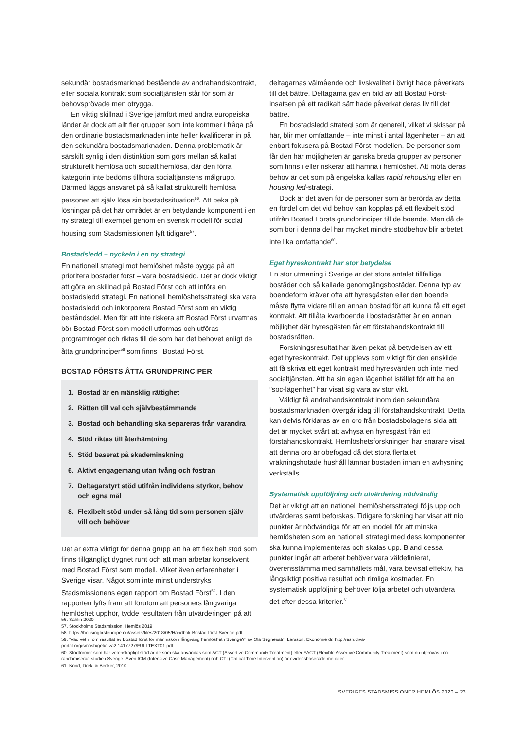sekundär bostadsmarknad bestående av andrahandskontrakt, eller sociala kontrakt som socialtjänsten står för som är behovsprövade men otrygga.
En viktig skillnad i Sverige jämfört med andra europeiska länder är dock att allt fler grupper som inte kommer i fråga på den ordinarie bostadsmarknaden inte heller kvalificerar in på den sekundära bostadsmarknaden. Denna problematik är särskilt synlig i den distinktion som görs mellan så kallat strukturellt hemlösa och socialt hemlösa, där den förra kategorin inte bedöms tillhöra socialtjänstens målgrupp. Därmed läggs ansvaret på så kallat strukturellt hemlösa personer att själv lösa sin bostadssituation<sup>56</sup>. Att peka på lösningar på det här området är en betydande komponent i en ny strategi till exempel genom en svensk modell för social housing som Stadsmissionen lyft tidigare<sup>57</sup>.
Bostadsledd – nyckeln i en ny strategi
En nationell strategi mot hemlöshet måste bygga på att prioritera bostäder först – vara bostadsledd. Det är dock viktigt att göra en skillnad på Bostad Först och att införa en bostadsledd strategi. En nationell hemlöshetsstrategi ska vara bostadsledd och inkorporera Bostad Först som en viktig beståndsdel. Men för att inte riskera att Bostad Först urvattnas bör Bostad Först som modell utformas och utföras programtroget och riktas till de som har det behovet enligt de åtta grundprinciper<sup>58</sup> som finns i Bostad Först.
BOSTAD FÖRSTS ÅTTA GRUNDPRINCIPER
1. Bostad är en mänsklig rättighet
2. Rätten till val och självbestämmande
3. Bostad och behandling ska separeras från varandra
4. Stöd riktas till återhämtning
5. Stöd baserat på skademinskning
6. Aktivt engagemang utan tvång och fostran
7. Deltagarstyrt stöd utifrån individens styrkor, behov och egna mål
8. Flexibelt stöd under så lång tid som personen själv vill och behöver
Det är extra viktigt för denna grupp att ha ett flexibelt stöd som finns tillgängligt dygnet runt och att man arbetar konsekvent med Bostad Först som modell. Vilket även erfarenheter i Sverige visar. Något som inte minst understryks i Stadsmissionens egen rapport om Bostad Först<sup>59</sup>. I den rapporten lyfts fram att förutom att personers långvariga hemlöshet upphör, tydde resultaten från utvärderingen på att
deltagarnas välmående och livskvalitet i övrigt hade påverkats till det bättre. Deltagarna gav en bild av att Bostad Först-insatsen på ett radikalt sätt hade påverkat deras liv till det bättre.
En bostadsledd strategi som är generell, vilket vi skissar på här, blir mer omfattande – inte minst i antal lägenheter – än att enbart fokusera på Bostad Först-modellen. De personer som får den här möjligheten är ganska breda grupper av personer som finns i eller riskerar att hamna i hemlöshet. Att möta deras behov är det som på engelska kallas rapid rehousing eller en housing led-strategi.
Dock är det även för de personer som är berörda av detta en fördel om det vid behov kan kopplas på ett flexibelt stöd utifrån Bostad Försts grundprinciper till de boende. Men då de som bor i denna del har mycket mindre stödbehov blir arbetet inte lika omfattande<sup>60</sup>.
Eget hyreskontrakt har stor betydelse
En stor utmaning i Sverige är det stora antalet tillfälliga bostäder och så kallade genomgångsbostäder. Denna typ av boendeform kräver ofta att hyresgästen eller den boende måste flytta vidare till en annan bostad för att kunna få ett eget kontrakt. Att tillåta kvarboende i bostadsrätter är en annan möjlighet där hyresgästen får ett förstahandskontrakt till bostadsrätten.
Forskningsresultat har även pekat på betydelsen av ett eget hyreskontrakt. Det upplevs som viktigt för den enskilde att få skriva ett eget kontrakt med hyresvärden och inte med socialtjänsten. Att ha sin egen lägenhet istället för att ha en ”soc-lägenhet” har visat sig vara av stor vikt.
Väldigt få andrahandskontrakt inom den sekundära bostadsmarknaden övergår idag till förstahandskontrakt. Detta kan delvis förklaras av en oro från bostadsbolagens sida att det är mycket svårt att avhysa en hyresgäst från ett förstahandskontrakt. Hemlöshetsforskningen har snarare visat att denna oro är obefogad då det stora flertalet vräkningshotade hushåll lämnar bostaden innan en avhysning verkställs.
Systematisk uppföljning och utvärdering nödvändig
Det är viktigt att en nationell hemlöshetsstrategi följs upp och utvärderas samt beforskas. Tidigare forskning har visat att nio punkter är nödvändiga för att en modell för att minska hemlösheten som en nationell strategi med dess komponenter ska kunna implementeras och skalas upp. Bland dessa punkter ingår att arbetet behöver vara väldefinierat, överensstämma med samhällets mål, vara bevisat effektiv, ha långsiktigt positiva resultat och rimliga kostnader. En systematisk uppföljning behöver följa arbetet och utvärdera det efter dessa kriterier.<sup>61</sup>
56. Sahlin 2020
57. Stockholms Stadsmission, Hemlös 2019
58. https://housingfirsteurope.eu/assets/files/2018/05/Handbok-Bostad-först-Sverige.pdf
59. ”Vad vet vi om resultat av Bostad först för människor i långvarig hemlöshet i Sverige?” av Ola Segnesatm Larsson, Ekonomie dr. http://esh.diva-portal.org/smash/get/diva2:1417727/FULLTEXT01.pdf
60. Stödformer som har vetenskapligt stöd är de som ska användas som ACT (Assertive Community Treatment) eller FACT (Flexible Assertive Community Treatment) som nu utprövas i en randomiserad studie i Sverige. Även ICM (Intensive Case Management) och CTI (Critical Time Intervention) är evidensbaserade metoder.
61. Bond, Drek, & Becker, 2010
SVERIGES STADSMISSIONER HEMLÖS 2020 – 23